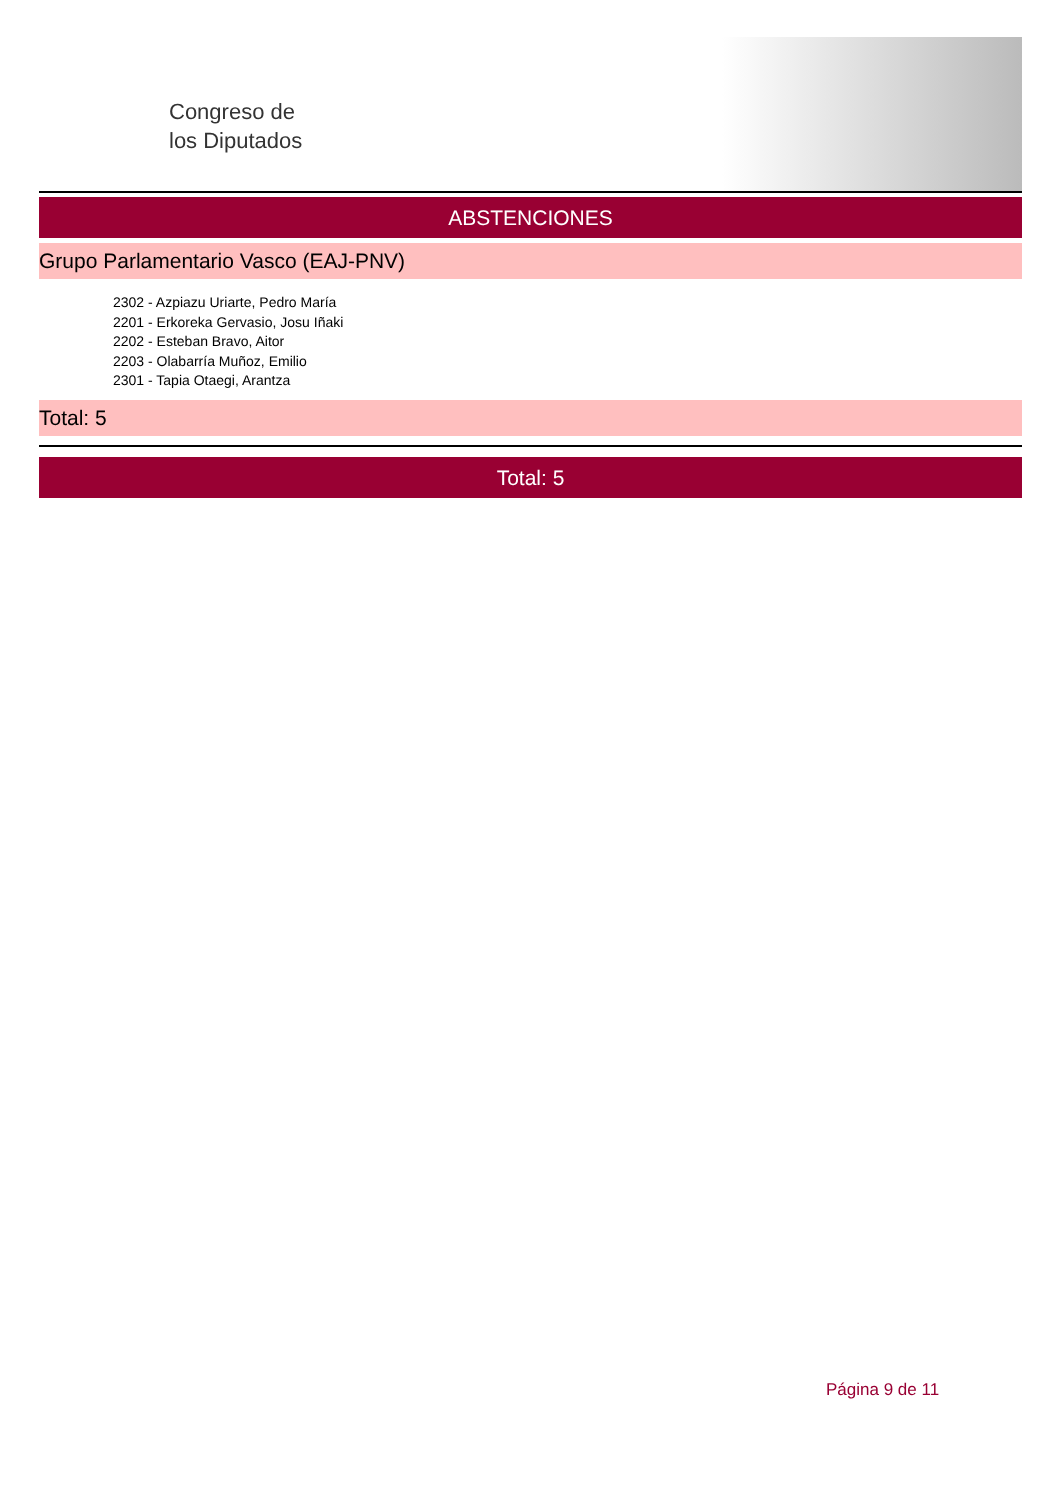Congreso de
los Diputados
ABSTENCIONES
Grupo Parlamentario Vasco (EAJ-PNV)
2302 - Azpiazu Uriarte, Pedro María
2201 - Erkoreka Gervasio, Josu Iñaki
2202 - Esteban Bravo, Aitor
2203 - Olabarría Muñoz, Emilio
2301 - Tapia Otaegi, Arantza
Total: 5
Total: 5
Página 9 de 11